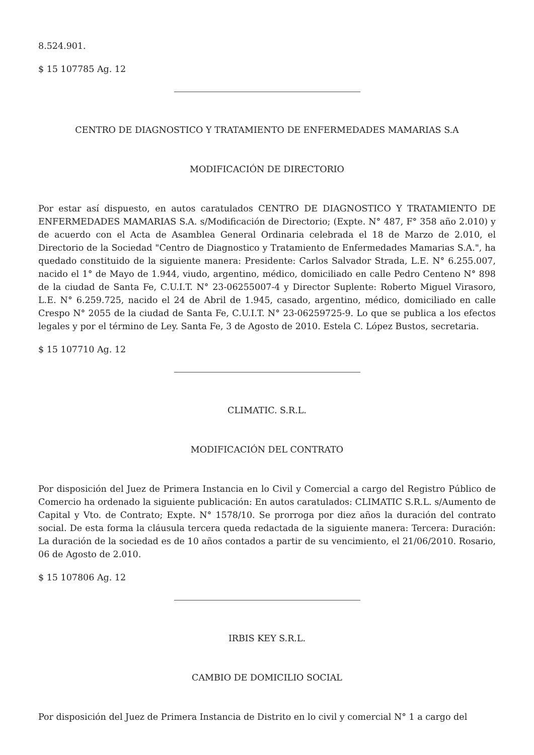8.524.901.
$ 15 107785 Ag. 12
CENTRO DE DIAGNOSTICO Y TRATAMIENTO DE ENFERMEDADES MAMARIAS S.A
MODIFICACIÓN DE DIRECTORIO
Por estar así dispuesto, en autos caratulados CENTRO DE DIAGNOSTICO Y TRATAMIENTO DE ENFERMEDADES MAMARIAS S.A. s/Modificación de Directorio; (Expte. N° 487, F° 358 año 2.010) y de acuerdo con el Acta de Asamblea General Ordinaria celebrada el 18 de Marzo de 2.010, el Directorio de la Sociedad "Centro de Diagnostico y Tratamiento de Enfermedades Mamarias S.A.", ha quedado constituido de la siguiente manera: Presidente: Carlos Salvador Strada, L.E. N° 6.255.007, nacido el 1° de Mayo de 1.944, viudo, argentino, médico, domiciliado en calle Pedro Centeno N° 898 de la ciudad de Santa Fe, C.U.I.T. N° 23-06255007-4 y Director Suplente: Roberto Miguel Virasoro, L.E. N° 6.259.725, nacido el 24 de Abril de 1.945, casado, argentino, médico, domiciliado en calle Crespo N° 2055 de la ciudad de Santa Fe, C.U.I.T. N° 23-06259725-9. Lo que se publica a los efectos legales y por el término de Ley. Santa Fe, 3 de Agosto de 2010. Estela C. López Bustos, secretaria.
$ 15 107710 Ag. 12
CLIMATIC. S.R.L.
MODIFICACIÓN DEL CONTRATO
Por disposición del Juez de Primera Instancia en lo Civil y Comercial a cargo del Registro Público de Comercio ha ordenado la siguiente publicación: En autos caratulados: CLIMATIC S.R.L. s/Aumento de Capital y Vto. de Contrato; Expte. N° 1578/10. Se prorroga por diez años la duración del contrato social. De esta forma la cláusula tercera queda redactada de la siguiente manera: Tercera: Duración: La duración de la sociedad es de 10 años contados a partir de su vencimiento, el 21/06/2010. Rosario, 06 de Agosto de 2.010.
$ 15 107806 Ag. 12
IRBIS KEY S.R.L.
CAMBIO DE DOMICILIO SOCIAL
Por disposición del Juez de Primera Instancia de Distrito en lo civil y comercial N° 1 a cargo del